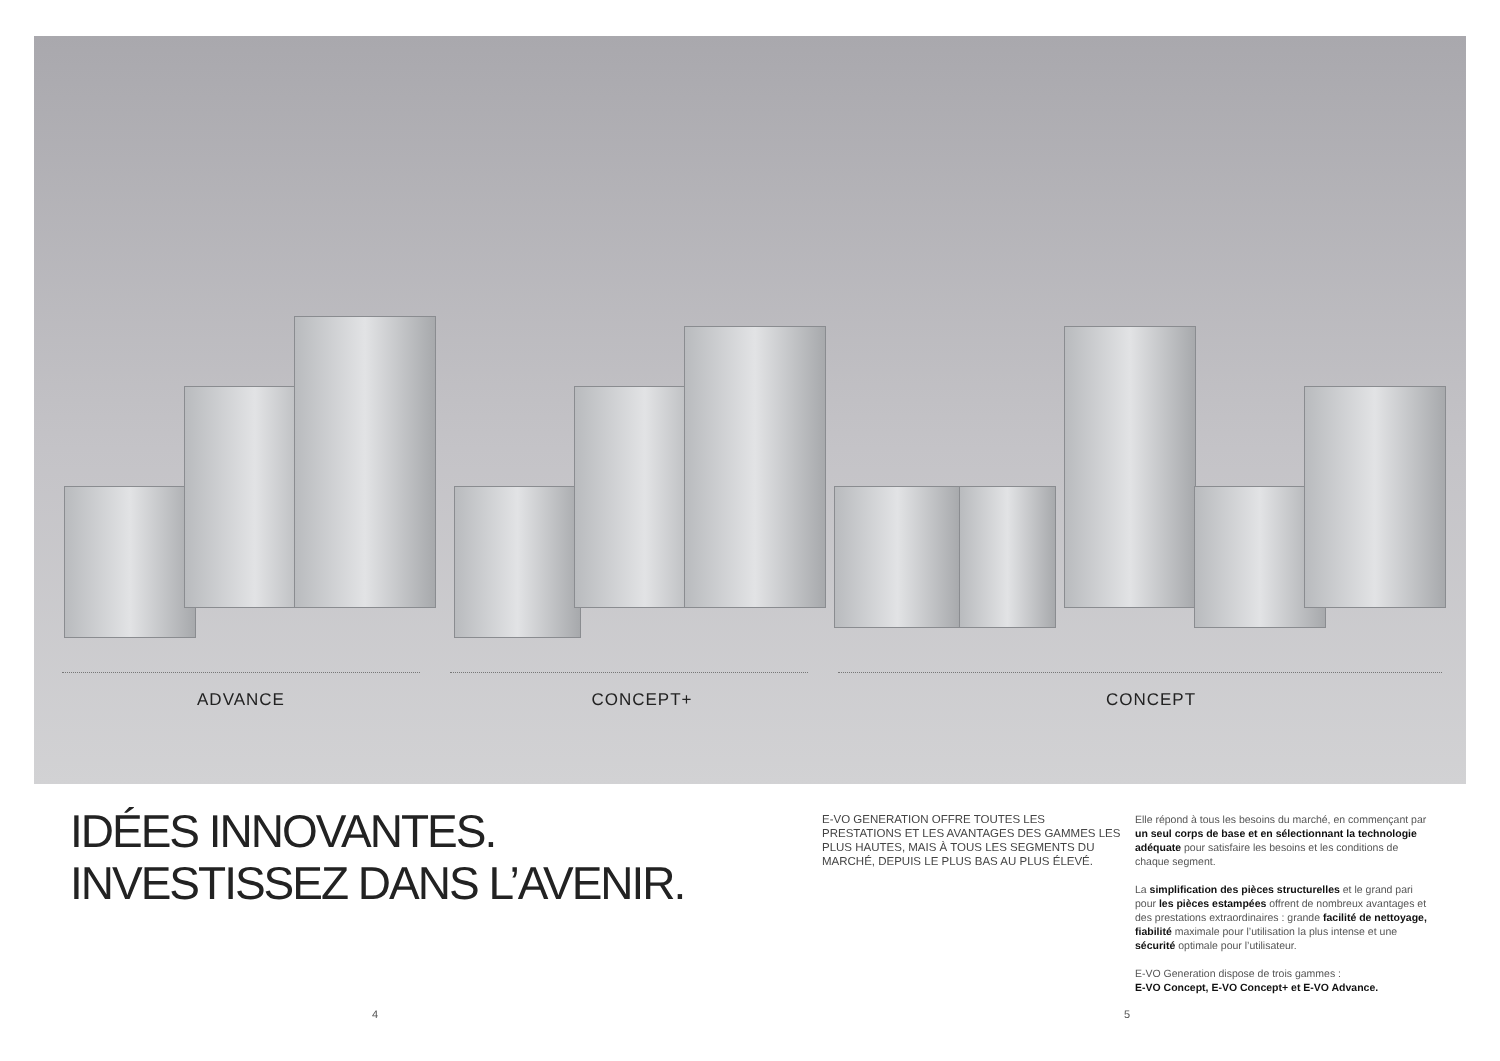ADVANCE CONCEPT+ CONCEPT
IDÉES INNOVANTES.
INVESTISSEZ DANS L’AVENIR.
E-VO GENERATION OFFRE TOUTES LES PRESTATIONS ET LES AVANTAGES DES GAMMES LES PLUS HAUTES, MAIS À TOUS LES SEGMENTS DU MARCHÉ, DEPUIS LE PLUS BAS AU PLUS ÉLEVÉ.
Elle répond à tous les besoins du marché, en commençant par un seul corps de base et en sélectionnant la technologie adéquate pour satisfaire les besoins et les conditions de chaque segment.
La simplification des pièces structurelles et le grand pari pour les pièces estampées offrent de nombreux avantages et des prestations extraordinaires : grande facilité de nettoyage, fiabilité maximale pour l’utilisation la plus intense et une sécurité optimale pour l’utilisateur.
E-VO Generation dispose de trois gammes :
E-VO Concept, E-VO Concept+ et E-VO Advance.
4 5